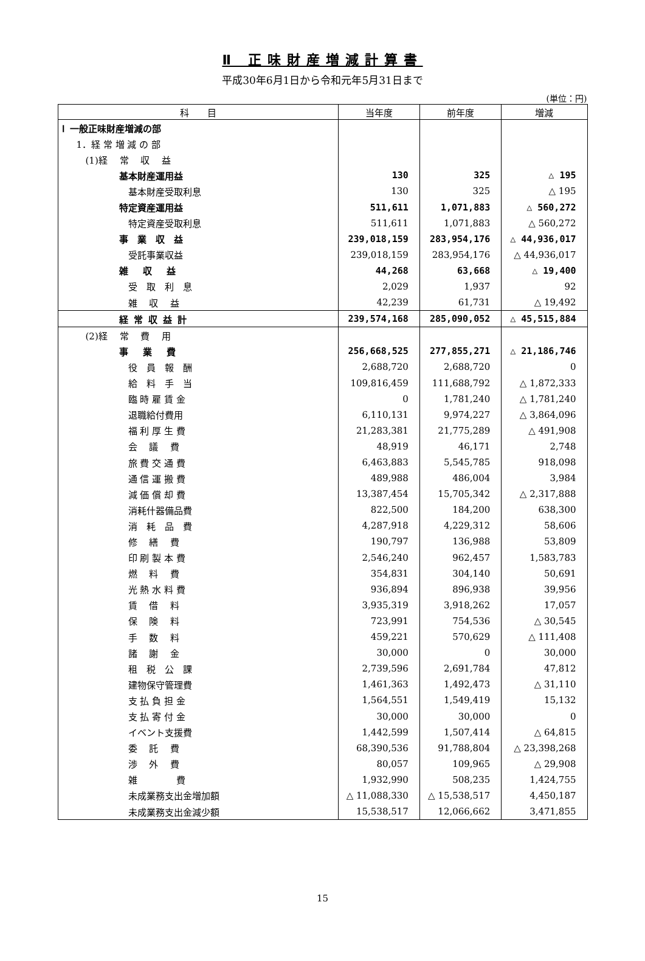Ⅱ 正味財産増減計算書
平成30年6月1日から令和元年5月31日まで
(単位：円)
| 科 目 | 当年度 | 前年度 | 増減 |
| --- | --- | --- | --- |
| Ⅰ 一般正味財産増減の部 | | | |
| 1．経 常 増 減 の 部 | | | |
| (1)経 常 収 益 | | | |
| 基本財産運用益 | 130 | 325 | △ 195 |
| 基本財産受取利息 | 130 | 325 | △ 195 |
| 特定資産運用益 | 511,611 | 1,071,883 | △ 560,272 |
| 特定資産受取利息 | 511,611 | 1,071,883 | △ 560,272 |
| 事 業 収 益 | 239,018,159 | 283,954,176 | △ 44,936,017 |
| 受託事業収益 | 239,018,159 | 283,954,176 | △ 44,936,017 |
| 雑 収 益 | 44,268 | 63,668 | △ 19,400 |
| 受 取 利 息 | 2,029 | 1,937 | 92 |
| 雑 収 益 | 42,239 | 61,731 | △ 19,492 |
| 経 常 収 益 計 | 239,574,168 | 285,090,052 | △ 45,515,884 |
| (2)経 常 費 用 | | | |
| 事 業 費 | 256,668,525 | 277,855,271 | △ 21,186,746 |
| 役 員 報 酬 | 2,688,720 | 2,688,720 | 0 |
| 給 料 手 当 | 109,816,459 | 111,688,792 | △ 1,872,333 |
| 臨 時 雇 賃 金 | 0 | 1,781,240 | △ 1,781,240 |
| 退職給付費用 | 6,110,131 | 9,974,227 | △ 3,864,096 |
| 福 利 厚 生 費 | 21,283,381 | 21,775,289 | △ 491,908 |
| 会 議 費 | 48,919 | 46,171 | 2,748 |
| 旅 費 交 通 費 | 6,463,883 | 5,545,785 | 918,098 |
| 通 信 運 搬 費 | 489,988 | 486,004 | 3,984 |
| 減 価 償 却 費 | 13,387,454 | 15,705,342 | △ 2,317,888 |
| 消耗什器備品費 | 822,500 | 184,200 | 638,300 |
| 消 耗 品 費 | 4,287,918 | 4,229,312 | 58,606 |
| 修 繕 費 | 190,797 | 136,988 | 53,809 |
| 印 刷 製 本 費 | 2,546,240 | 962,457 | 1,583,783 |
| 燃 料 費 | 354,831 | 304,140 | 50,691 |
| 光 熱 水 料 費 | 936,894 | 896,938 | 39,956 |
| 賃 借 料 | 3,935,319 | 3,918,262 | 17,057 |
| 保 険 料 | 723,991 | 754,536 | △ 30,545 |
| 手 数 料 | 459,221 | 570,629 | △ 111,408 |
| 諸 謝 金 | 30,000 | 0 | 30,000 |
| 租 税 公 課 | 2,739,596 | 2,691,784 | 47,812 |
| 建物保守管理費 | 1,461,363 | 1,492,473 | △ 31,110 |
| 支 払 負 担 金 | 1,564,551 | 1,549,419 | 15,132 |
| 支 払 寄 付 金 | 30,000 | 30,000 | 0 |
| イベント支援費 | 1,442,599 | 1,507,414 | △ 64,815 |
| 委 託 費 | 68,390,536 | 91,788,804 | △ 23,398,268 |
| 渉 外 費 | 80,057 | 109,965 | △ 29,908 |
| 雑 費 | 1,932,990 | 508,235 | 1,424,755 |
| 未成業務支出金増加額 | △ 11,088,330 | △ 15,538,517 | 4,450,187 |
| 未成業務支出金減少額 | 15,538,517 | 12,066,662 | 3,471,855 |
15